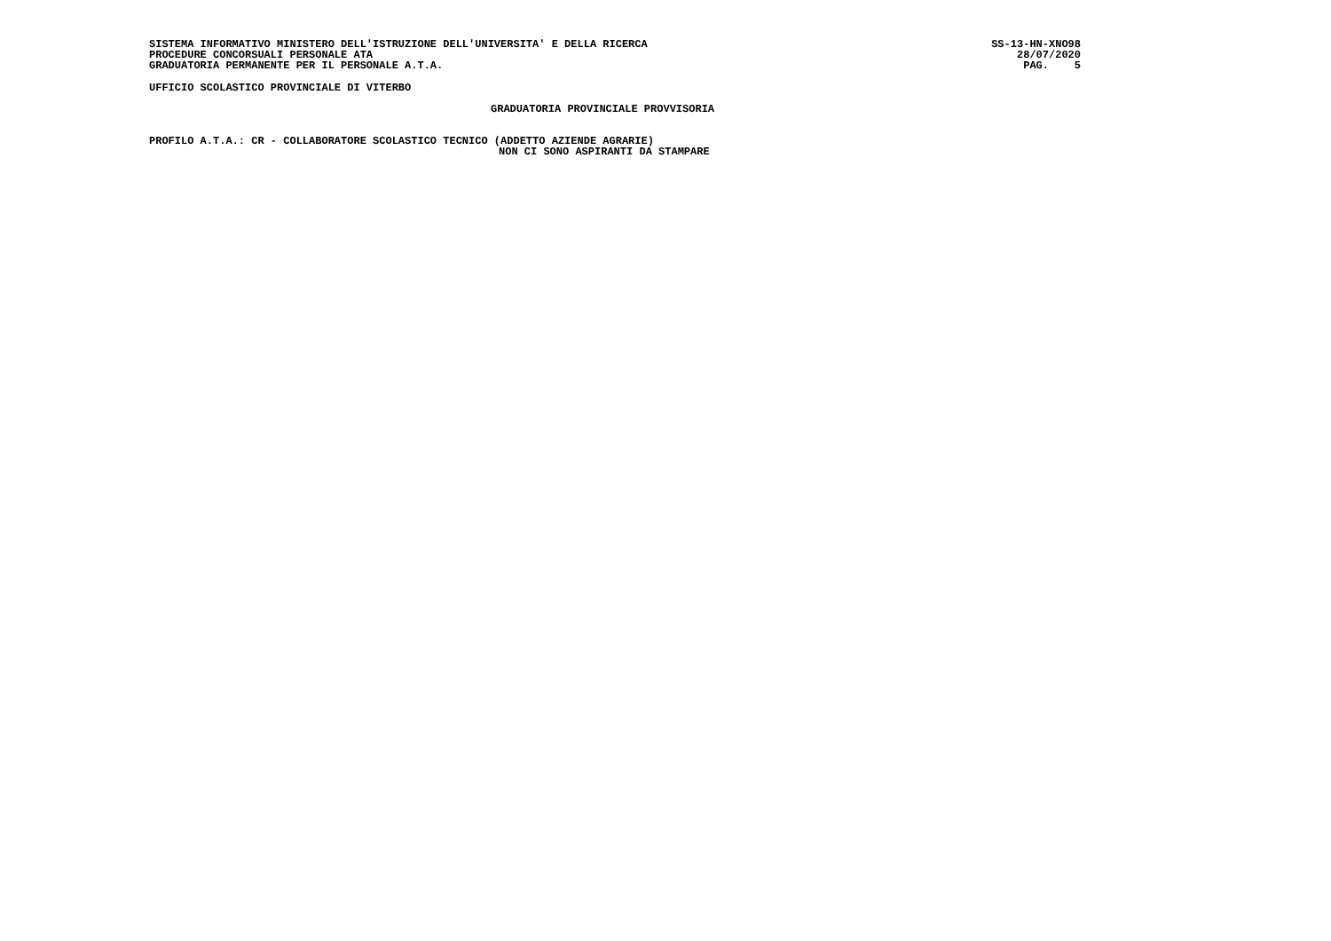SISTEMA INFORMATIVO MINISTERO DELL'ISTRUZIONE DELL'UNIVERSITA' E DELLA RICERCA
PROCEDURE CONCORSUALI PERSONALE ATA
GRADUATORIA PERMANENTE PER IL PERSONALE A.T.A.
SS-13-HN-XNO98
28/07/2020
PAG. 5
UFFICIO SCOLASTICO PROVINCIALE DI VITERBO
GRADUATORIA PROVINCIALE PROVVISORIA
PROFILO A.T.A.: CR - COLLABORATORE SCOLASTICO TECNICO (ADDETTO AZIENDE AGRARIE)
NON CI SONO ASPIRANTI DA STAMPARE